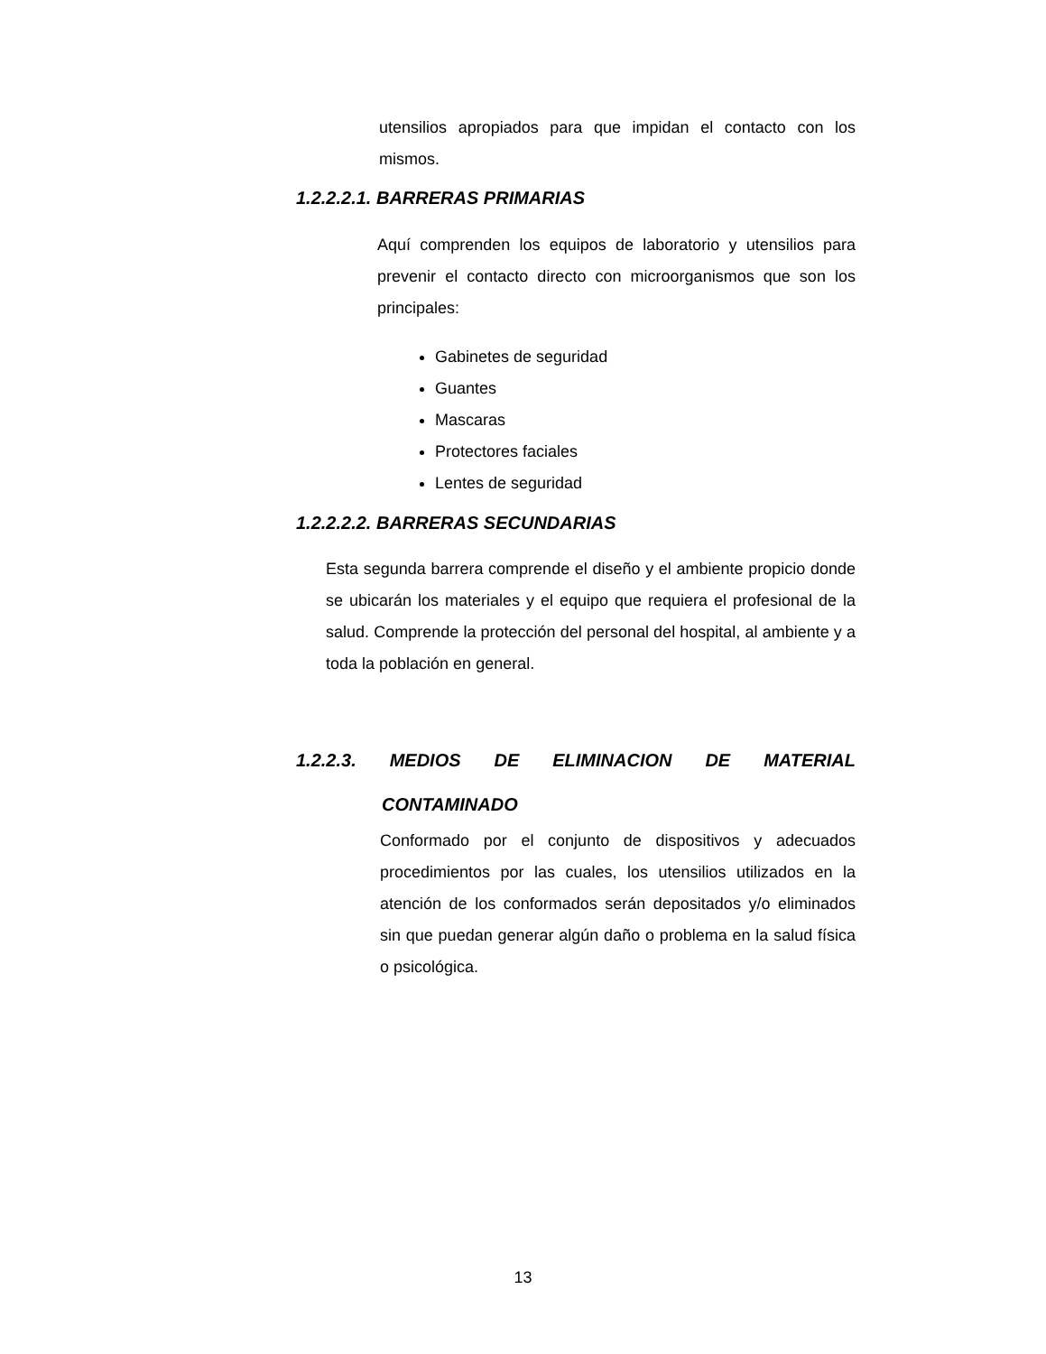utensilios apropiados para que impidan el contacto con los mismos.
1.2.2.2.1. BARRERAS PRIMARIAS
Aquí comprenden los equipos de laboratorio y utensilios para prevenir el contacto directo con microorganismos que son los principales:
Gabinetes de seguridad
Guantes
Mascaras
Protectores faciales
Lentes de seguridad
1.2.2.2.2. BARRERAS SECUNDARIAS
Esta segunda barrera comprende el diseño y el ambiente propicio donde se ubicarán los materiales y el equipo que requiera el profesional de la salud. Comprende la protección del personal del hospital, al ambiente y a toda la población en general.
1.2.2.3. MEDIOS DE ELIMINACION DE MATERIAL
CONTAMINADO
Conformado por el conjunto de dispositivos y adecuados procedimientos por las cuales, los utensilios utilizados en la atención de los conformados serán depositados y/o eliminados sin que puedan generar algún daño o problema en la salud física o psicológica.
13